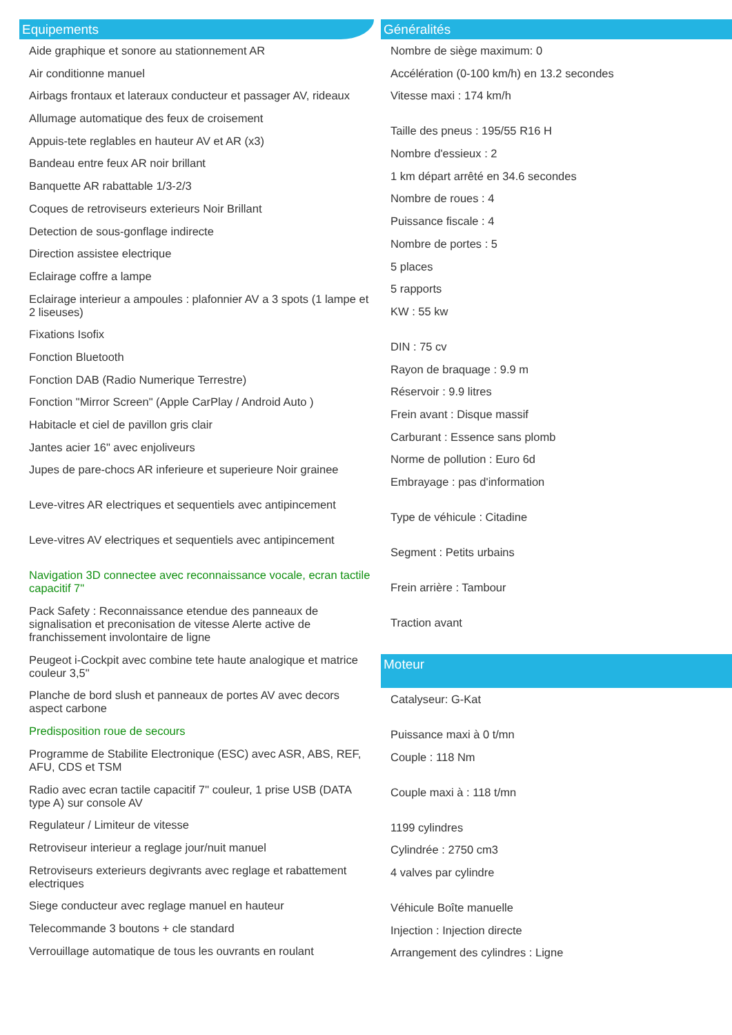Equipements
Aide graphique et sonore au stationnement AR
Air conditionne manuel
Airbags frontaux et lateraux conducteur et passager AV, rideaux
Allumage automatique des feux de croisement
Appuis-tete reglables en hauteur AV et AR (x3)
Bandeau entre feux AR noir brillant
Banquette AR rabattable 1/3-2/3
Coques de retroviseurs exterieurs Noir Brillant
Detection de sous-gonflage indirecte
Direction assistee electrique
Eclairage coffre a lampe
Eclairage interieur a ampoules : plafonnier AV a 3 spots (1 lampe et 2 liseuses)
Fixations Isofix
Fonction Bluetooth
Fonction DAB (Radio Numerique Terrestre)
Fonction "Mirror Screen" (Apple CarPlay / Android Auto )
Habitacle et ciel de pavillon gris clair
Jantes acier 16" avec enjoliveurs
Jupes de pare-chocs AR inferieure et superieure Noir grainee
Leve-vitres AR electriques et sequentiels avec antipincement
Leve-vitres AV electriques et sequentiels avec antipincement
Navigation 3D connectee avec reconnaissance vocale, ecran tactile capacitif 7"
Pack Safety : Reconnaissance etendue des panneaux de signalisation et preconisation de vitesse Alerte active de franchissement involontaire de ligne
Peugeot i-Cockpit avec combine tete haute analogique et matrice couleur 3,5"
Planche de bord slush et panneaux de portes AV avec decors aspect carbone
Predisposition roue de secours
Programme de Stabilite Electronique (ESC) avec ASR, ABS, REF, AFU, CDS et TSM
Radio avec ecran tactile capacitif 7'' couleur, 1 prise USB (DATA type A) sur console AV
Regulateur / Limiteur de vitesse
Retroviseur interieur a reglage jour/nuit manuel
Retroviseurs exterieurs degivrants avec reglage et rabattement electriques
Siege conducteur avec reglage manuel en hauteur
Telecommande 3 boutons + cle standard
Verrouillage automatique de tous les ouvrants en roulant
Généralités
Nombre de siège maximum: 0
Accélération (0-100 km/h) en 13.2 secondes
Vitesse maxi : 174 km/h
Taille des pneus : 195/55 R16 H
Nombre d'essieux : 2
1 km départ arrêté en 34.6 secondes
Nombre de roues : 4
Puissance fiscale : 4
Nombre de portes : 5
5 places
5 rapports
KW : 55 kw
DIN : 75 cv
Rayon de braquage : 9.9 m
Réservoir : 9.9 litres
Frein avant : Disque massif
Carburant : Essence sans plomb
Norme de pollution : Euro 6d
Embrayage : pas d'information
Type de véhicule : Citadine
Segment : Petits urbains
Frein arrière : Tambour
Traction avant
Moteur
Catalyseur: G-Kat
Puissance maxi à 0 t/mn
Couple : 118 Nm
Couple maxi à : 118 t/mn
1199 cylindres
Cylindrée : 2750 cm3
4 valves par cylindre
Véhicule Boîte manuelle
Injection : Injection directe
Arrangement des cylindres : Ligne